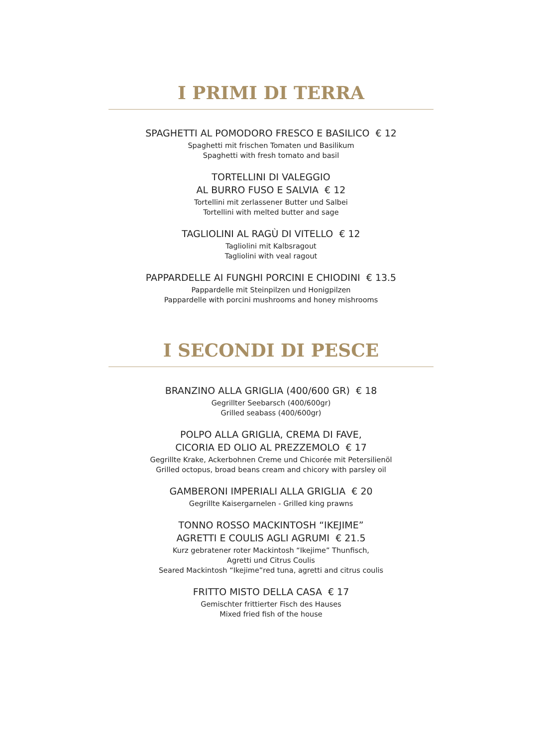I PRIMI DI TERRA
SPAGHETTI AL POMODORO FRESCO E BASILICO € 12
Spaghetti mit frischen Tomaten und Basilikum
Spaghetti with fresh tomato and basil
TORTELLINI DI VALEGGIO
AL BURRO FUSO E SALVIA € 12
Tortellini mit zerlassener Butter und Salbei
Tortellini with melted butter and sage
TAGLIOLINI AL RAGÙ DI VITELLO € 12
Tagliolini mit Kalbsragout
Tagliolini with veal ragout
PAPPARDELLE AI FUNGHI PORCINI E CHIODINI € 13.5
Pappardelle mit Steinpilzen und Honigpilzen
Pappardelle with porcini mushrooms and honey mishrooms
I SECONDI DI PESCE
BRANZINO ALLA GRIGLIA (400/600 GR) € 18
Gegrillter Seebarsch (400/600gr)
Grilled seabass (400/600gr)
POLPO ALLA GRIGLIA, CREMA DI FAVE,
CICORIA ED OLIO AL PREZZEMOLO € 17
Gegrillte Krake, Ackerbohnen Creme und Chicorée mit Petersilienöl
Grilled octopus, broad beans cream and chicory with parsley oil
GAMBERONI IMPERIALI ALLA GRIGLIA € 20
Gegrillte Kaisergarnelen - Grilled king prawns
TONNO ROSSO MACKINTOSH “IKEJIME”
AGRETTI E COULIS AGLI AGRUMI € 21.5
Kurz gebratener roter Mackintosh “Ikejime” Thunfisch,
Agretti und Citrus Coulis
Seared Mackintosh “Ikejime”red tuna, agretti and citrus coulis
FRITTO MISTO DELLA CASA € 17
Gemischter frittierter Fisch des Hauses
Mixed fried fish of the house